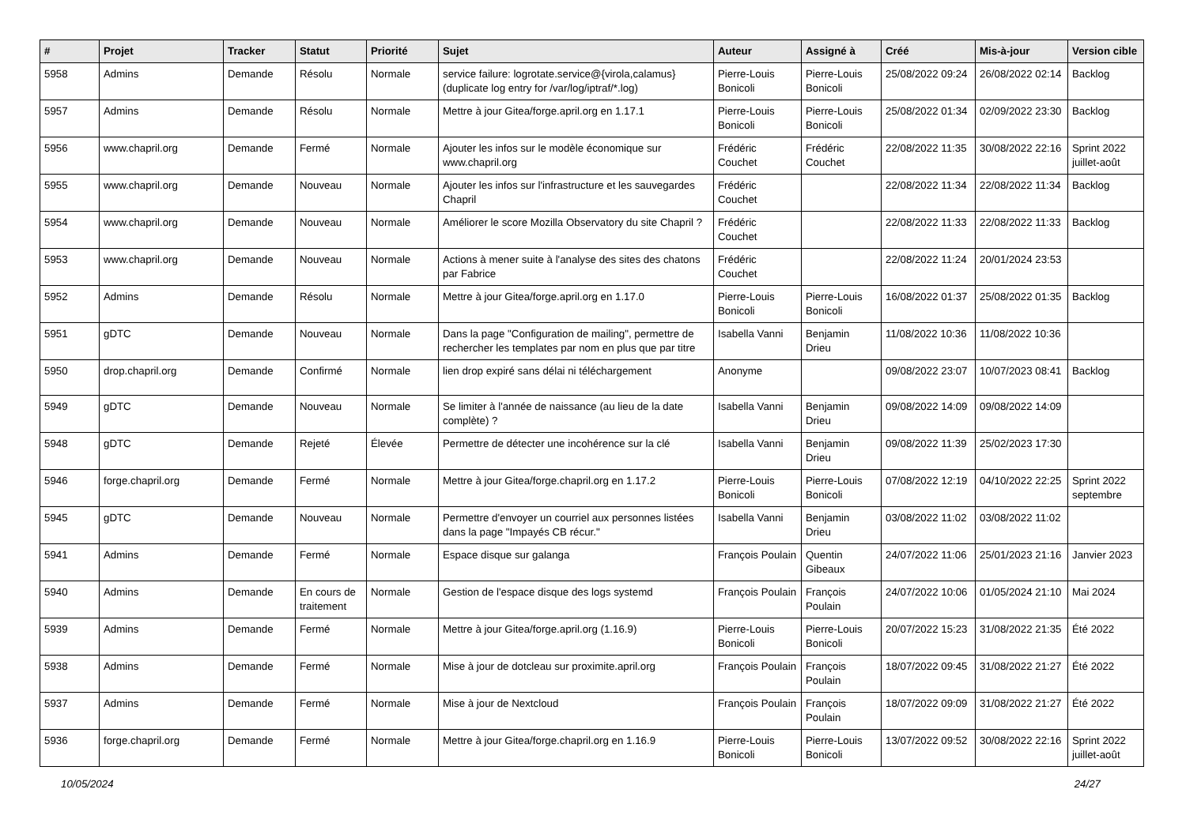| # | Projet | Tracker | Statut | Priorité | Sujet | Auteur | Assigné à | Créé | Mis-à-jour | Version cible |
| --- | --- | --- | --- | --- | --- | --- | --- | --- | --- | --- |
| 5958 | Admins | Demande | Résolu | Normale | service failure: logrotate.service@{virola,calamus} (duplicate log entry for /var/log/iptraf/*.log) | Pierre-Louis Bonicoli | Pierre-Louis Bonicoli | 25/08/2022 09:24 | 26/08/2022 02:14 | Backlog |
| 5957 | Admins | Demande | Résolu | Normale | Mettre à jour Gitea/forge.april.org en 1.17.1 | Pierre-Louis Bonicoli | Pierre-Louis Bonicoli | 25/08/2022 01:34 | 02/09/2022 23:30 | Backlog |
| 5956 | www.chapril.org | Demande | Fermé | Normale | Ajouter les infos sur le modèle économique sur www.chapril.org | Frédéric Couchet | Frédéric Couchet | 22/08/2022 11:35 | 30/08/2022 22:16 | Sprint 2022 juillet-août |
| 5955 | www.chapril.org | Demande | Nouveau | Normale | Ajouter les infos sur l'infrastructure et les sauvegardes Chapril | Frédéric Couchet | | 22/08/2022 11:34 | 22/08/2022 11:34 | Backlog |
| 5954 | www.chapril.org | Demande | Nouveau | Normale | Améliorer le score Mozilla Observatory du site Chapril ? | Frédéric Couchet | | 22/08/2022 11:33 | 22/08/2022 11:33 | Backlog |
| 5953 | www.chapril.org | Demande | Nouveau | Normale | Actions à mener suite à l'analyse des sites des chatons par Fabrice | Frédéric Couchet | | 22/08/2022 11:24 | 20/01/2024 23:53 | |
| 5952 | Admins | Demande | Résolu | Normale | Mettre à jour Gitea/forge.april.org en 1.17.0 | Pierre-Louis Bonicoli | Pierre-Louis Bonicoli | 16/08/2022 01:37 | 25/08/2022 01:35 | Backlog |
| 5951 | gDTC | Demande | Nouveau | Normale | Dans la page "Configuration de mailing", permettre de rechercher les templates par nom en plus que par titre | Isabella Vanni | Benjamin Drieu | 11/08/2022 10:36 | 11/08/2022 10:36 | |
| 5950 | drop.chapril.org | Demande | Confirmé | Normale | lien drop expiré sans délai ni téléchargement | Anonyme | | 09/08/2022 23:07 | 10/07/2023 08:41 | Backlog |
| 5949 | gDTC | Demande | Nouveau | Normale | Se limiter à l'année de naissance (au lieu de la date complète) ? | Isabella Vanni | Benjamin Drieu | 09/08/2022 14:09 | 09/08/2022 14:09 | |
| 5948 | gDTC | Demande | Rejeté | Élevée | Permettre de détecter une incohérence sur la clé | Isabella Vanni | Benjamin Drieu | 09/08/2022 11:39 | 25/02/2023 17:30 | |
| 5946 | forge.chapril.org | Demande | Fermé | Normale | Mettre à jour Gitea/forge.chapril.org en 1.17.2 | Pierre-Louis Bonicoli | Pierre-Louis Bonicoli | 07/08/2022 12:19 | 04/10/2022 22:25 | Sprint 2022 septembre |
| 5945 | gDTC | Demande | Nouveau | Normale | Permettre d'envoyer un courriel aux personnes listées dans la page "Impayés CB récur." | Isabella Vanni | Benjamin Drieu | 03/08/2022 11:02 | 03/08/2022 11:02 | |
| 5941 | Admins | Demande | Fermé | Normale | Espace disque sur galanga | François Poulain | Quentin Gibeaux | 24/07/2022 11:06 | 25/01/2023 21:16 | Janvier 2023 |
| 5940 | Admins | Demande | En cours de traitement | Normale | Gestion de l'espace disque des logs systemd | François Poulain | François Poulain | 24/07/2022 10:06 | 01/05/2024 21:10 | Mai 2024 |
| 5939 | Admins | Demande | Fermé | Normale | Mettre à jour Gitea/forge.april.org (1.16.9) | Pierre-Louis Bonicoli | Pierre-Louis Bonicoli | 20/07/2022 15:23 | 31/08/2022 21:35 | Été 2022 |
| 5938 | Admins | Demande | Fermé | Normale | Mise à jour de dotcleau sur proximite.april.org | François Poulain | François Poulain | 18/07/2022 09:45 | 31/08/2022 21:27 | Été 2022 |
| 5937 | Admins | Demande | Fermé | Normale | Mise à jour de Nextcloud | François Poulain | François Poulain | 18/07/2022 09:09 | 31/08/2022 21:27 | Été 2022 |
| 5936 | forge.chapril.org | Demande | Fermé | Normale | Mettre à jour Gitea/forge.chapril.org en 1.16.9 | Pierre-Louis Bonicoli | Pierre-Louis Bonicoli | 13/07/2022 09:52 | 30/08/2022 22:16 | Sprint 2022 juillet-août |
10/05/2024 24/27